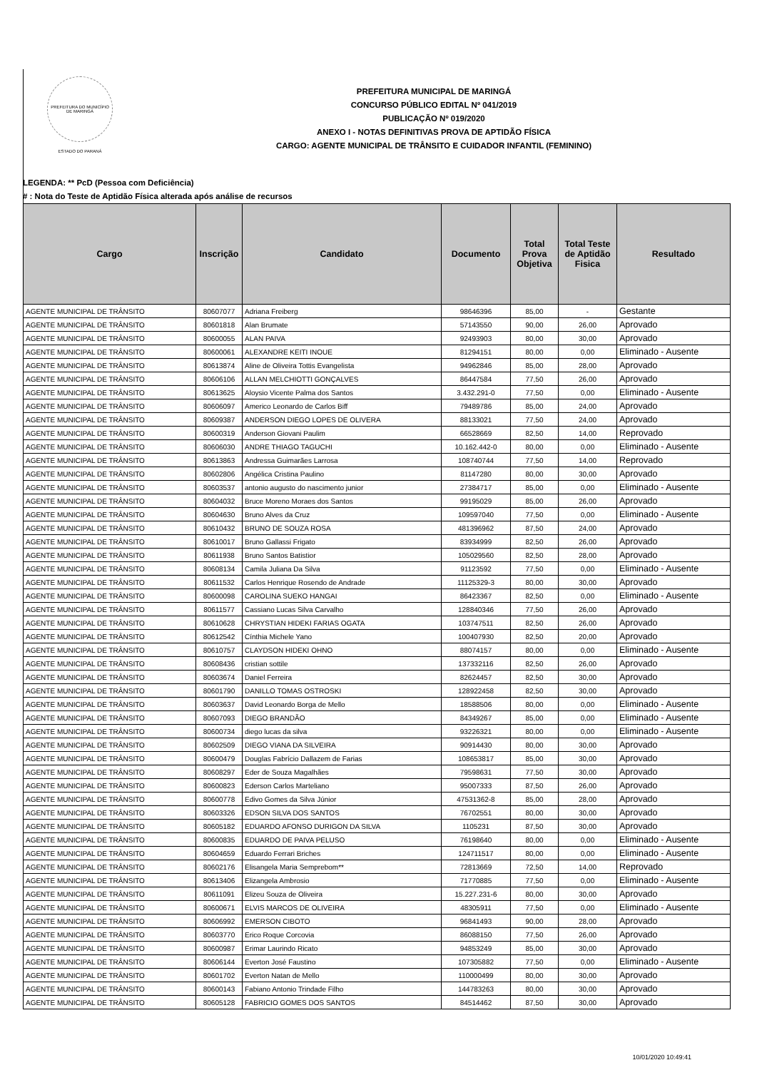PREFEITURA DO MUNICÍPIO DE MARINGÁ
ESTADO DO PARANÁ
PREFEITURA MUNICIPAL DE MARINGÁ
CONCURSO PÚBLICO EDITAL Nº 041/2019
PUBLICAÇÃO Nº 019/2020
ANEXO I - NOTAS DEFINITIVAS PROVA DE APTIDÃO FÍSICA
CARGO: AGENTE MUNICIPAL DE TRÂNSITO E CUIDADOR INFANTIL (FEMININO)
LEGENDA: ** PcD (Pessoa com Deficiência)
# : Nota do Teste de Aptidão Física alterada após análise de recursos
| Cargo | Inscrição | Candidato | Documento | Total Prova Objetiva | Total Teste de Aptidão Fisica | Resultado |
| --- | --- | --- | --- | --- | --- | --- |
| AGENTE MUNICIPAL DE TRÂNSITO | 80607077 | Adriana Freiberg | 98646396 | 85,00 | - | Gestante |
| AGENTE MUNICIPAL DE TRÂNSITO | 80601818 | Alan Brumate | 57143550 | 90,00 | 26,00 | Aprovado |
| AGENTE MUNICIPAL DE TRÂNSITO | 80600055 | ALAN PAIVA | 92493903 | 80,00 | 30,00 | Aprovado |
| AGENTE MUNICIPAL DE TRÂNSITO | 80600061 | ALEXANDRE KEITI INOUE | 81294151 | 80,00 | 0,00 | Eliminado - Ausente |
| AGENTE MUNICIPAL DE TRÂNSITO | 80613874 | Aline de Oliveira Tottis Evangelista | 94962846 | 85,00 | 28,00 | Aprovado |
| AGENTE MUNICIPAL DE TRÂNSITO | 80606106 | ALLAN MELCHIOTTI GONÇALVES | 86447584 | 77,50 | 26,00 | Aprovado |
| AGENTE MUNICIPAL DE TRÂNSITO | 80613625 | Aloysio Vicente Palma dos Santos | 3.432.291-0 | 77,50 | 0,00 | Eliminado - Ausente |
| AGENTE MUNICIPAL DE TRÂNSITO | 80606097 | Americo Leonardo de Carlos Biff | 79489786 | 85,00 | 24,00 | Aprovado |
| AGENTE MUNICIPAL DE TRÂNSITO | 80609387 | ANDERSON DIEGO LOPES DE OLIVERA | 88133021 | 77,50 | 24,00 | Aprovado |
| AGENTE MUNICIPAL DE TRÂNSITO | 80600319 | Anderson Giovani Paulim | 66528669 | 82,50 | 14,00 | Reprovado |
| AGENTE MUNICIPAL DE TRÂNSITO | 80606030 | ANDRE THIAGO TAGUCHI | 10.162.442-0 | 80,00 | 0,00 | Eliminado - Ausente |
| AGENTE MUNICIPAL DE TRÂNSITO | 80613863 | Andressa Guimarães Larrosa | 108740744 | 77,50 | 14,00 | Reprovado |
| AGENTE MUNICIPAL DE TRÂNSITO | 80602806 | Angélica Cristina Paulino | 81147280 | 80,00 | 30,00 | Aprovado |
| AGENTE MUNICIPAL DE TRÂNSITO | 80603537 | antonio augusto do nascimento junior | 27384717 | 85,00 | 0,00 | Eliminado - Ausente |
| AGENTE MUNICIPAL DE TRÂNSITO | 80604032 | Bruce Moreno Moraes dos Santos | 99195029 | 85,00 | 26,00 | Aprovado |
| AGENTE MUNICIPAL DE TRÂNSITO | 80604630 | Bruno Alves da Cruz | 109597040 | 77,50 | 0,00 | Eliminado - Ausente |
| AGENTE MUNICIPAL DE TRÂNSITO | 80610432 | BRUNO DE SOUZA ROSA | 481396962 | 87,50 | 24,00 | Aprovado |
| AGENTE MUNICIPAL DE TRÂNSITO | 80610017 | Bruno Gallassi Frigato | 83934999 | 82,50 | 26,00 | Aprovado |
| AGENTE MUNICIPAL DE TRÂNSITO | 80611938 | Bruno Santos Batistior | 105029560 | 82,50 | 28,00 | Aprovado |
| AGENTE MUNICIPAL DE TRÂNSITO | 80608134 | Camila Juliana Da Silva | 91123592 | 77,50 | 0,00 | Eliminado - Ausente |
| AGENTE MUNICIPAL DE TRÂNSITO | 80611532 | Carlos Henrique Rosendo de Andrade | 11125329-3 | 80,00 | 30,00 | Aprovado |
| AGENTE MUNICIPAL DE TRÂNSITO | 80600098 | CAROLINA SUEKO HANGAI | 86423367 | 82,50 | 0,00 | Eliminado - Ausente |
| AGENTE MUNICIPAL DE TRÂNSITO | 80611577 | Cassiano Lucas Silva Carvalho | 128840346 | 77,50 | 26,00 | Aprovado |
| AGENTE MUNICIPAL DE TRÂNSITO | 80610628 | CHRYSTIAN HIDEKI FARIAS OGATA | 103747511 | 82,50 | 26,00 | Aprovado |
| AGENTE MUNICIPAL DE TRÂNSITO | 80612542 | Cínthia Michele Yano | 100407930 | 82,50 | 20,00 | Aprovado |
| AGENTE MUNICIPAL DE TRÂNSITO | 80610757 | CLAYDSON HIDEKI OHNO | 88074157 | 80,00 | 0,00 | Eliminado - Ausente |
| AGENTE MUNICIPAL DE TRÂNSITO | 80608436 | cristian sottile | 137332116 | 82,50 | 26,00 | Aprovado |
| AGENTE MUNICIPAL DE TRÂNSITO | 80603674 | Daniel Ferreira | 82624457 | 82,50 | 30,00 | Aprovado |
| AGENTE MUNICIPAL DE TRÂNSITO | 80601790 | DANILLO TOMAS OSTROSKI | 128922458 | 82,50 | 30,00 | Aprovado |
| AGENTE MUNICIPAL DE TRÂNSITO | 80603637 | David Leonardo Borga de Mello | 18588506 | 80,00 | 0,00 | Eliminado - Ausente |
| AGENTE MUNICIPAL DE TRÂNSITO | 80607093 | DIEGO BRANDÃO | 84349267 | 85,00 | 0,00 | Eliminado - Ausente |
| AGENTE MUNICIPAL DE TRÂNSITO | 80600734 | diego lucas da silva | 93226321 | 80,00 | 0,00 | Eliminado - Ausente |
| AGENTE MUNICIPAL DE TRÂNSITO | 80602509 | DIEGO VIANA DA SILVEIRA | 90914430 | 80,00 | 30,00 | Aprovado |
| AGENTE MUNICIPAL DE TRÂNSITO | 80600479 | Douglas Fabrício Dallazem de Farias | 108653817 | 85,00 | 30,00 | Aprovado |
| AGENTE MUNICIPAL DE TRÂNSITO | 80608297 | Eder de Souza Magalhães | 79598631 | 77,50 | 30,00 | Aprovado |
| AGENTE MUNICIPAL DE TRÂNSITO | 80600823 | Ederson Carlos Marteliano | 95007333 | 87,50 | 26,00 | Aprovado |
| AGENTE MUNICIPAL DE TRÂNSITO | 80600778 | Edivo Gomes da Silva Júnior | 47531362-8 | 85,00 | 28,00 | Aprovado |
| AGENTE MUNICIPAL DE TRÂNSITO | 80603326 | EDSON SILVA DOS SANTOS | 76702551 | 80,00 | 30,00 | Aprovado |
| AGENTE MUNICIPAL DE TRÂNSITO | 80605182 | EDUARDO AFONSO DURIGON DA SILVA | 1105231 | 87,50 | 30,00 | Aprovado |
| AGENTE MUNICIPAL DE TRÂNSITO | 80600835 | EDUARDO DE PAIVA PELUSO | 76198640 | 80,00 | 0,00 | Eliminado - Ausente |
| AGENTE MUNICIPAL DE TRÂNSITO | 80604659 | Eduardo Ferrari Briches | 124711517 | 80,00 | 0,00 | Eliminado - Ausente |
| AGENTE MUNICIPAL DE TRÂNSITO | 80602176 | Elisangela Maria Semprebom** | 72813669 | 72,50 | 14,00 | Reprovado |
| AGENTE MUNICIPAL DE TRÂNSITO | 80613406 | Elizangela Ambrosio | 71770885 | 77,50 | 0,00 | Eliminado - Ausente |
| AGENTE MUNICIPAL DE TRÂNSITO | 80611091 | Elizeu Souza de Oliveira | 15.227.231-6 | 80,00 | 30,00 | Aprovado |
| AGENTE MUNICIPAL DE TRÂNSITO | 80600671 | ELVIS MARCOS DE OLIVEIRA | 48305911 | 77,50 | 0,00 | Eliminado - Ausente |
| AGENTE MUNICIPAL DE TRÂNSITO | 80606992 | EMERSON CIBOTO | 96841493 | 90,00 | 28,00 | Aprovado |
| AGENTE MUNICIPAL DE TRÂNSITO | 80603770 | Erico Roque Corcovia | 86088150 | 77,50 | 26,00 | Aprovado |
| AGENTE MUNICIPAL DE TRÂNSITO | 80600987 | Erimar Laurindo Ricato | 94853249 | 85,00 | 30,00 | Aprovado |
| AGENTE MUNICIPAL DE TRÂNSITO | 80606144 | Everton José Faustino | 107305882 | 77,50 | 0,00 | Eliminado - Ausente |
| AGENTE MUNICIPAL DE TRÂNSITO | 80601702 | Everton Natan de Mello | 110000499 | 80,00 | 30,00 | Aprovado |
| AGENTE MUNICIPAL DE TRÂNSITO | 80600143 | Fabiano Antonio Trindade Filho | 144783263 | 80,00 | 30,00 | Aprovado |
| AGENTE MUNICIPAL DE TRÂNSITO | 80605128 | FABRICIO GOMES DOS SANTOS | 84514462 | 87,50 | 30,00 | Aprovado |
10/01/2020 10:49:41